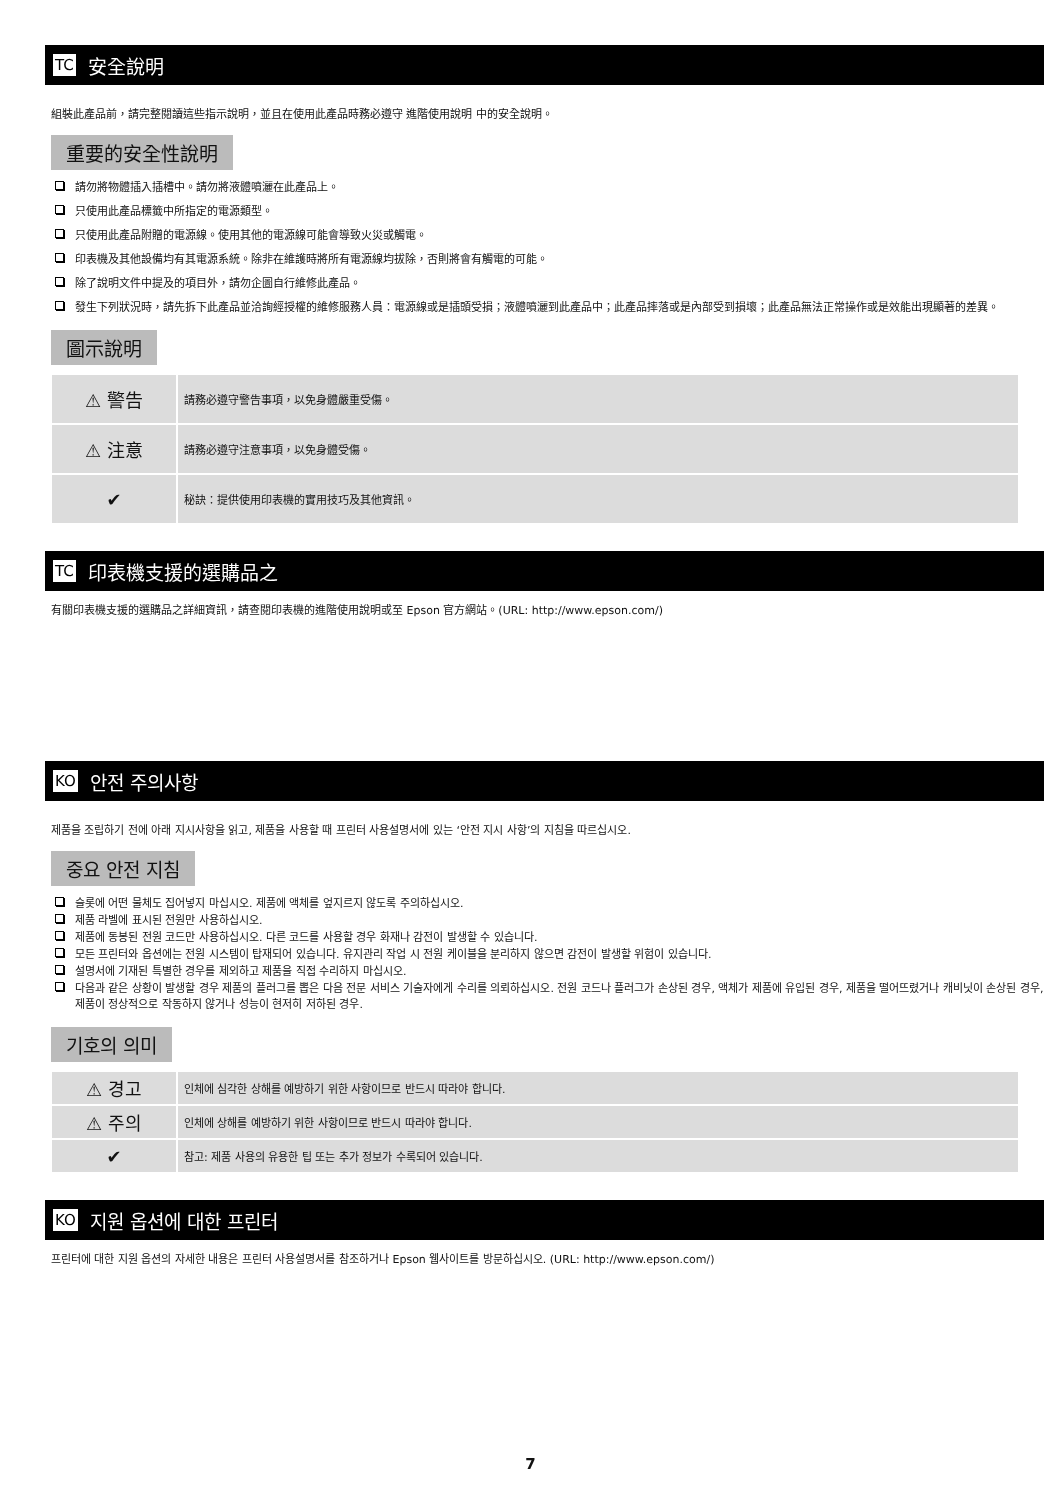TC 安全說明
組裝此產品前，請完整閱讀這些指示說明，並且在使用此產品時務必遵守 進階使用說明 中的安全說明。
重要的安全性說明
請勿將物體插入插槽中。請勿將液體噴灑在此產品上。
只使用此產品標籤中所指定的電源類型。
只使用此產品附贈的電源線。使用其他的電源線可能會導致火災或觸電。
印表機及其他設備均有其電源系統。除非在維護時將所有電源線均拔除，否則將會有觸電的可能。
除了說明文件中提及的項目外，請勿企圖自行維修此產品。
發生下列狀況時，請先拆下此產品並洽詢經授權的維修服務人員：電源線或是插頭受損；液體噴灑到此產品中；此產品摔落或是內部受到損壞；此產品無法正常操作或是效能出現顯著的差異。
圖示說明
| ⚠ 警告 | 請務必遵守警告事項，以免身體嚴重受傷。 |
| ⚠ 注意 | 請務必遵守注意事項，以免身體受傷。 |
| ✔ | 秘訣：提供使用印表機的實用技巧及其他資訊。 |
TC 印表機支援的選購品之
有關印表機支援的選購品之詳細資訊，請查閱印表機的進階使用說明或至 Epson 官方網站。(URL: http://www.epson.com/)
KO 안전 주의사항
제품을 조립하기 전에 아래 지시사항을 읽고, 제품을 사용할 때 프린터 사용설명서에 있는 ‘안전 지시 사항’의 지침을 따르십시오.
중요 안전 지침
슬롯에 어떤 물체도 집어넣지 마십시오. 제품에 액체를 엎지르지 않도록 주의하십시오.
제품 라벨에 표시된 전원만 사용하십시오.
제품에 동봉된 전원 코드만 사용하십시오. 다른 코드를 사용할 경우 화재나 감전이 발생할 수 있습니다.
모든 프린터와 옵션에는 전원 시스템이 탑재되어 있습니다. 유지관리 작업 시 전원 케이블을 분리하지 않으면 감전이 발생할 위험이 있습니다.
설명서에 기재된 특별한 경우를 제외하고 제품을 직접 수리하지 마십시오.
다음과 같은 상황이 발생할 경우 제품의 플러그를 뽑은 다음 전문 서비스 기술자에게 수리를 의뢰하십시오. 전원 코드나 플러그가 손상된 경우, 액체가 제품에 유입된 경우, 제품을 떨어뜨렸거나 캐비닛이 손상된 경우, 제품이 정상적으로 작동하지 않거나 성능이 현저히 저하된 경우.
기호의 의미
| ⚠ 경고 | 인체에 심각한 상해를 예방하기 위한 사항이므로 반드시 따라야 합니다. |
| ⚠ 주의 | 인체에 상해를 예방하기 위한 사항이므로 반드시 따라야 합니다. |
| ✔ | 참고: 제품 사용의 유용한 팁 또는 추가 정보가 수록되어 있습니다. |
KO 지원 옵션에 대한 프린터
프린터에 대한 지원 옵션의 자세한 내용은 프린터 사용설명서를 참조하거나 Epson 웹사이트를 방문하십시오. (URL: http://www.epson.com/)
7